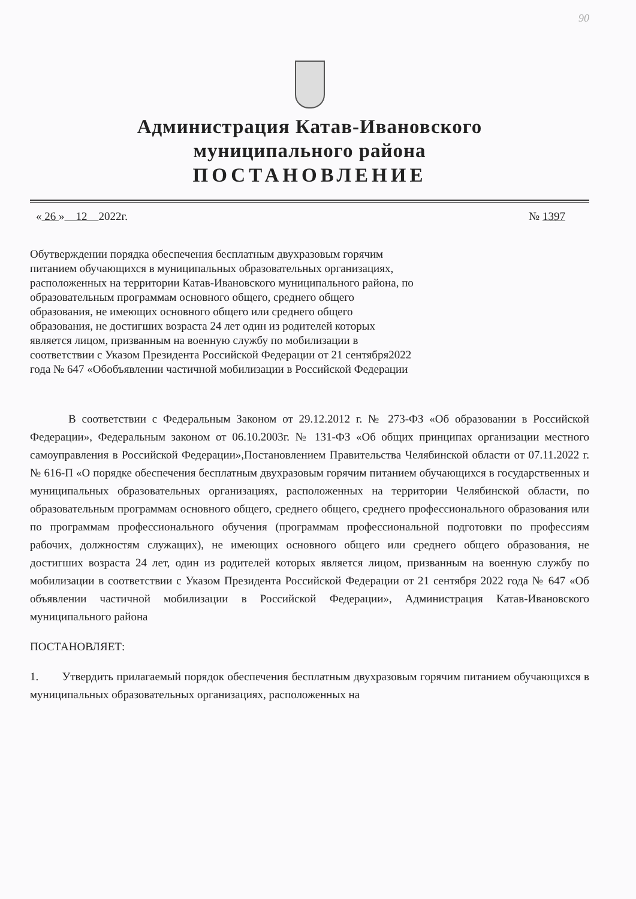90
Администрация Катав-Ивановского
муниципального района
ПОСТАНОВЛЕНИЕ
« 26 » 12 2022г. № 1397
Обутверждении порядка обеспечения бесплатным двухразовым горячим питанием обучающихся в муниципальных образовательных организациях, расположенных на территории Катав-Ивановского муниципального района, по образовательным программам основного общего, среднего общего образования, не имеющих основного общего или среднего общего образования, не достигших возраста 24 лет один из родителей которых является лицом, призванным на военную службу по мобилизации в соответствии с Указом Президента Российской Федерации от 21 сентября2022 года № 647 «Обобъявлении частичной мобилизации в Российской Федерации
В соответствии с Федеральным Законом от 29.12.2012 г. № 273-ФЗ «Об образовании в Российской Федерации», Федеральным законом от 06.10.2003г. № 131-ФЗ «Об общих принципах организации местного самоуправления в Российской Федерации»,Постановлением Правительства Челябинской области от 07.11.2022 г. № 616-П «О порядке обеспечения бесплатным двухразовым горячим питанием обучающихся в государственных и муниципальных образовательных организациях, расположенных на территории Челябинской области, по образовательным программам основного общего, среднего общего, среднего профессионального образования или по программам профессионального обучения (программам профессиональной подготовки по профессиям рабочих, должностям служащих), не имеющих основного общего или среднего общего образования, не достигших возраста 24 лет, один из родителей которых является лицом, призванным на военную службу по мобилизации в соответствии с Указом Президента Российской Федерации от 21 сентября 2022 года № 647 «Об объявлении частичной мобилизации в Российской Федерации», Администрация Катав-Ивановского муниципального района
ПОСТАНОВЛЯЕТ:
1. Утвердить прилагаемый порядок обеспечения бесплатным двухразовым горячим питанием обучающихся в муниципальных образовательных организациях, расположенных на